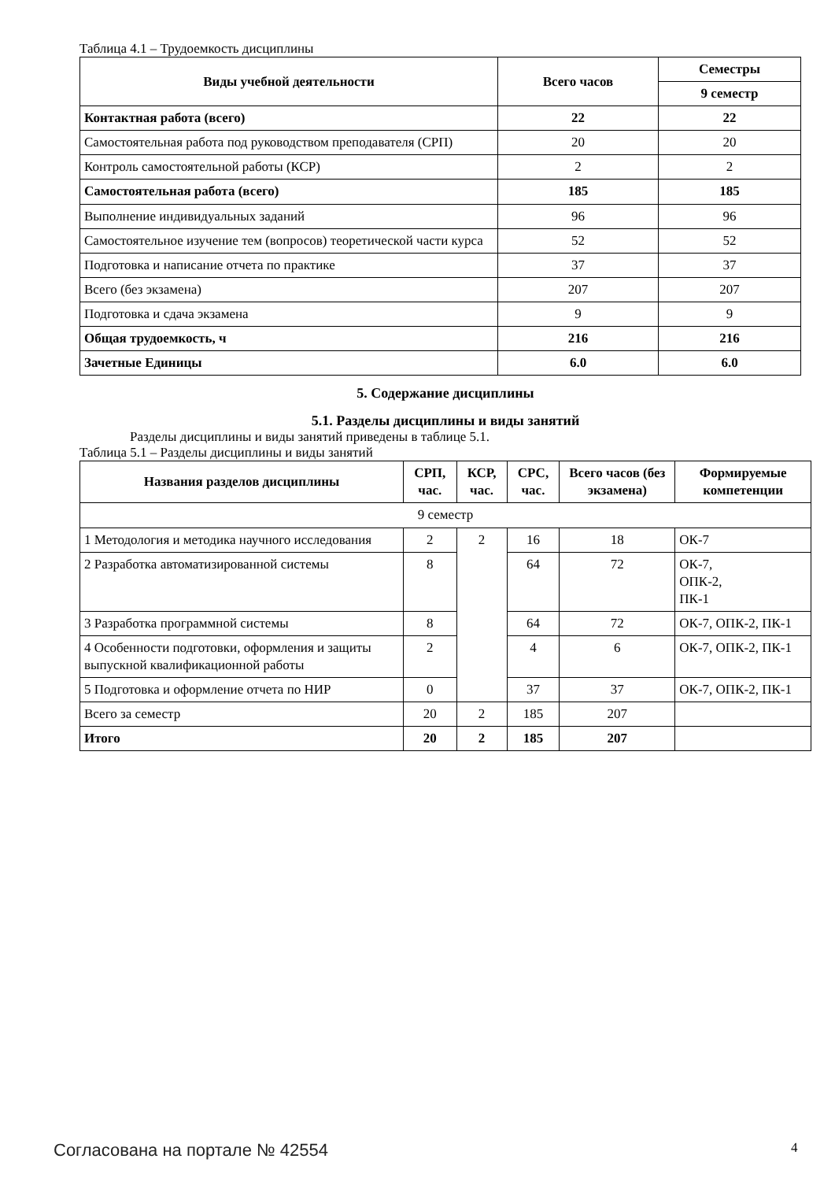Таблица 4.1 – Трудоемкость дисциплины
| Виды учебной деятельности | Всего часов | Семестры |
| --- | --- | --- |
| | | 9 семестр |
| Контактная работа (всего) | 22 | 22 |
| Самостоятельная работа под руководством преподавателя (СРП) | 20 | 20 |
| Контроль самостоятельной работы (КСР) | 2 | 2 |
| Самостоятельная работа (всего) | 185 | 185 |
| Выполнение индивидуальных заданий | 96 | 96 |
| Самостоятельное изучение тем (вопросов) теоретической части курса | 52 | 52 |
| Подготовка и написание отчета по практике | 37 | 37 |
| Всего (без экзамена) | 207 | 207 |
| Подготовка и сдача экзамена | 9 | 9 |
| Общая трудоемкость, ч | 216 | 216 |
| Зачетные Единицы | 6.0 | 6.0 |
5. Содержание дисциплины
5.1. Разделы дисциплины и виды занятий
Разделы дисциплины и виды занятий приведены в таблице 5.1.
Таблица 5.1 – Разделы дисциплины и виды занятий
| Названия разделов дисциплины | СРП, час. | КСР, час. | СРС, час. | Всего часов (без экзамена) | Формируемые компетенции |
| --- | --- | --- | --- | --- | --- |
| 9 семестр | | | | | |
| 1 Методология и методика научного исследования | 2 | 2 | 16 | 18 | ОК-7 |
| 2 Разработка автоматизированной системы | 8 | | 64 | 72 | ОК-7, ОПК-2, ПК-1 |
| 3 Разработка программной системы | 8 | | 64 | 72 | ОК-7, ОПК-2, ПК-1 |
| 4 Особенности подготовки, оформления и защиты выпускной квалификационной работы | 2 | | 4 | 6 | ОК-7, ОПК-2, ПК-1 |
| 5 Подготовка и оформление отчета по НИР | 0 | | 37 | 37 | ОК-7, ОПК-2, ПК-1 |
| Всего за семестр | 20 | 2 | 185 | 207 | |
| Итого | 20 | 2 | 185 | 207 | |
Согласована на портале № 42554 4